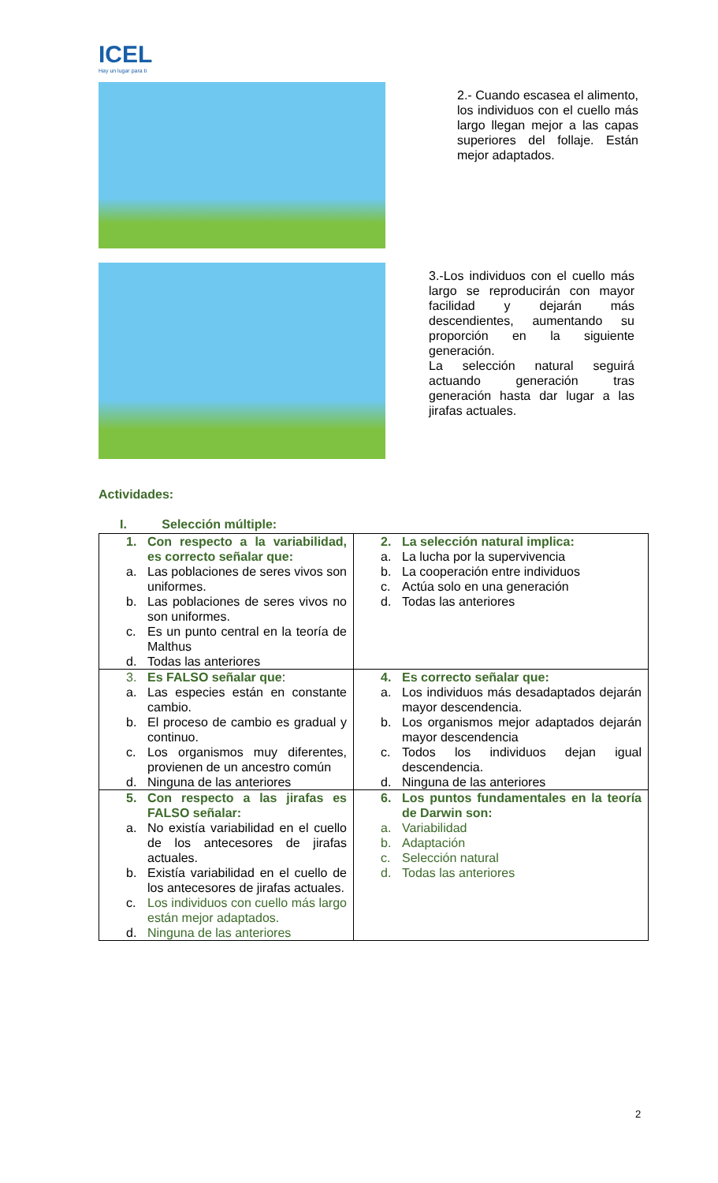ICEL
Hay un lugar para ti
2.- Cuando escasea el alimento, los individuos con el cuello más largo llegan mejor a las capas superiores del follaje. Están mejor adaptados.
3.-Los individuos con el cuello más largo se reproducirán con mayor facilidad y dejarán más descendientes, aumentando su proporción en la siguiente generación.
La selección natural seguirá actuando generación tras generación hasta dar lugar a las jirafas actuales.
Actividades:
I. Selección múltiple:
| 1. Con respecto a la variabilidad, es correcto señalar que: a. Las poblaciones de seres vivos son uniformes. b. Las poblaciones de seres vivos no son uniformes. c. Es un punto central en la teoría de Malthus d. Todas las anteriores | 2. La selección natural implica: a. La lucha por la supervivencia b. La cooperación entre individuos c. Actúa solo en una generación d. Todas las anteriores |
| 3. Es FALSO señalar que : a. Las especies están en constante cambio. b. El proceso de cambio es gradual y continuo. c. Los organismos muy diferentes, provienen de un ancestro común d. Ninguna de las anteriores | 4. Es correcto señalar que: a. Los individuos más desadaptados dejarán mayor descendencia. b. Los organismos mejor adaptados dejarán mayor descendencia c. Todos los individuos dejan igual descendencia. d. Ninguna de las anteriores |
| 5. Con respecto a las jirafas es FALSO señalar: a. No existía variabilidad en el cuello de los antecesores de jirafas actuales. b. Existía variabilidad en el cuello de los antecesores de jirafas actuales. c. Los individuos con cuello más largo están mejor adaptados. d. Ninguna de las anteriores | 6. Los puntos fundamentales en la teoría de Darwin son: a. Variabilidad b. Adaptación c. Selección natural d. Todas las anteriores |
2